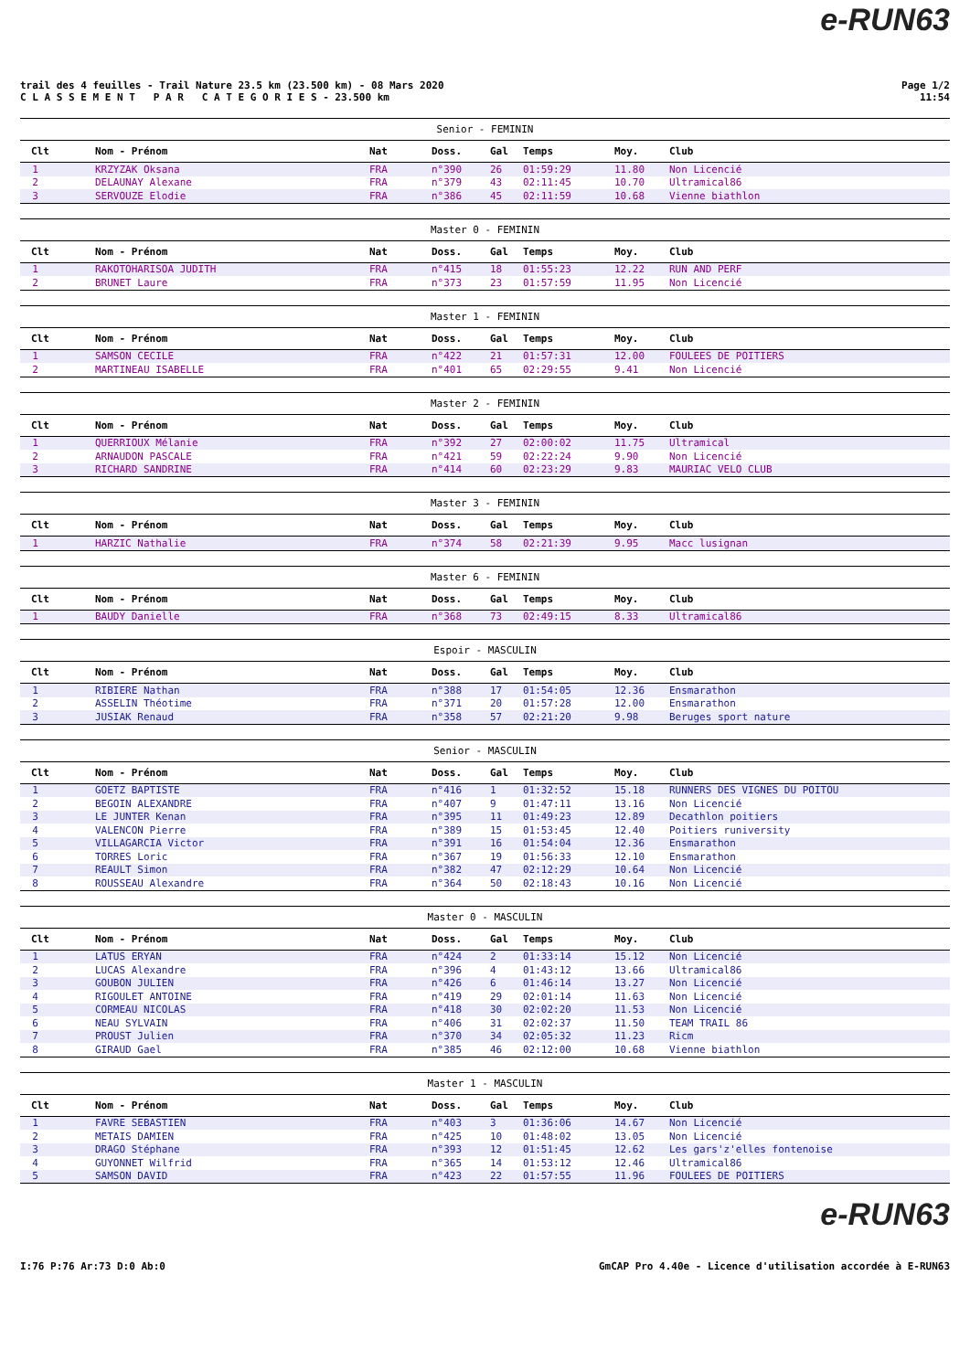e-RUN63
trail des 4 feuilles - Trail Nature 23.5 km (23.500 km) - 08 Mars 2020
C L A S S E M E N T P A R C A T E G O R I E S - 23.500 km
Page 1/2
11:54
| Senior - FEMININ | | | | | | | |
| --- | --- | --- | --- | --- | --- | --- | --- |
| Clt | Nom - Prénom | Nat | Doss. | Gal | Temps | Moy. | Club |
| 1 | KRZYZAK Oksana | FRA | n°390 | 26 | 01:59:29 | 11.80 | Non Licencié |
| 2 | DELAUNAY Alexane | FRA | n°379 | 43 | 02:11:45 | 10.70 | Ultramical86 |
| 3 | SERVOUZE Elodie | FRA | n°386 | 45 | 02:11:59 | 10.68 | Vienne biathlon |
| Master 0 - FEMININ | | | | | | | |
| --- | --- | --- | --- | --- | --- | --- | --- |
| Clt | Nom - Prénom | Nat | Doss. | Gal | Temps | Moy. | Club |
| 1 | RAKOTOHARISOA JUDITH | FRA | n°415 | 18 | 01:55:23 | 12.22 | RUN AND PERF |
| 2 | BRUNET Laure | FRA | n°373 | 23 | 01:57:59 | 11.95 | Non Licencié |
| Master 1 - FEMININ | | | | | | | |
| --- | --- | --- | --- | --- | --- | --- | --- |
| Clt | Nom - Prénom | Nat | Doss. | Gal | Temps | Moy. | Club |
| 1 | SAMSON CECILE | FRA | n°422 | 21 | 01:57:31 | 12.00 | FOULEES DE POITIERS |
| 2 | MARTINEAU ISABELLE | FRA | n°401 | 65 | 02:29:55 | 9.41 | Non Licencié |
| Master 2 - FEMININ | | | | | | | |
| --- | --- | --- | --- | --- | --- | --- | --- |
| Clt | Nom - Prénom | Nat | Doss. | Gal | Temps | Moy. | Club |
| 1 | QUERRIOUX Mélanie | FRA | n°392 | 27 | 02:00:02 | 11.75 | Ultramical |
| 2 | ARNAUDON PASCALE | FRA | n°421 | 59 | 02:22:24 | 9.90 | Non Licencié |
| 3 | RICHARD SANDRINE | FRA | n°414 | 60 | 02:23:29 | 9.83 | MAURIAC VELO CLUB |
| Master 3 - FEMININ | | | | | | | |
| --- | --- | --- | --- | --- | --- | --- | --- |
| Clt | Nom - Prénom | Nat | Doss. | Gal | Temps | Moy. | Club |
| 1 | HARZIC Nathalie | FRA | n°374 | 58 | 02:21:39 | 9.95 | Macc lusignan |
| Master 6 - FEMININ | | | | | | | |
| --- | --- | --- | --- | --- | --- | --- | --- |
| Clt | Nom - Prénom | Nat | Doss. | Gal | Temps | Moy. | Club |
| 1 | BAUDY Danielle | FRA | n°368 | 73 | 02:49:15 | 8.33 | Ultramical86 |
| Espoir - MASCULIN | | | | | | | |
| --- | --- | --- | --- | --- | --- | --- | --- |
| Clt | Nom - Prénom | Nat | Doss. | Gal | Temps | Moy. | Club |
| 1 | RIBIERE Nathan | FRA | n°388 | 17 | 01:54:05 | 12.36 | Ensmarathon |
| 2 | ASSELIN Théotime | FRA | n°371 | 20 | 01:57:28 | 12.00 | Ensmarathon |
| 3 | JUSIAK Renaud | FRA | n°358 | 57 | 02:21:20 | 9.98 | Beruges sport nature |
| Senior - MASCULIN | | | | | | | |
| --- | --- | --- | --- | --- | --- | --- | --- |
| Clt | Nom - Prénom | Nat | Doss. | Gal | Temps | Moy. | Club |
| 1 | GOETZ BAPTISTE | FRA | n°416 | 1 | 01:32:52 | 15.18 | RUNNERS DES VIGNES DU POITOU |
| 2 | BEGOIN ALEXANDRE | FRA | n°407 | 9 | 01:47:11 | 13.16 | Non Licencié |
| 3 | LE JUNTER Kenan | FRA | n°395 | 11 | 01:49:23 | 12.89 | Decathlon poitiers |
| 4 | VALENCON Pierre | FRA | n°389 | 15 | 01:53:45 | 12.40 | Poitiers runiversity |
| 5 | VILLAGARCIA Victor | FRA | n°391 | 16 | 01:54:04 | 12.36 | Ensmarathon |
| 6 | TORRES Loric | FRA | n°367 | 19 | 01:56:33 | 12.10 | Ensmarathon |
| 7 | REAULT Simon | FRA | n°382 | 47 | 02:12:29 | 10.64 | Non Licencié |
| 8 | ROUSSEAU Alexandre | FRA | n°364 | 50 | 02:18:43 | 10.16 | Non Licencié |
| Master 0 - MASCULIN | | | | | | | |
| --- | --- | --- | --- | --- | --- | --- | --- |
| Clt | Nom - Prénom | Nat | Doss. | Gal | Temps | Moy. | Club |
| 1 | LATUS ERYAN | FRA | n°424 | 2 | 01:33:14 | 15.12 | Non Licencié |
| 2 | LUCAS Alexandre | FRA | n°396 | 4 | 01:43:12 | 13.66 | Ultramical86 |
| 3 | GOUBON JULIEN | FRA | n°426 | 6 | 01:46:14 | 13.27 | Non Licencié |
| 4 | RIGOULET ANTOINE | FRA | n°419 | 29 | 02:01:14 | 11.63 | Non Licencié |
| 5 | CORMEAU NICOLAS | FRA | n°418 | 30 | 02:02:20 | 11.53 | Non Licencié |
| 6 | NEAU SYLVAIN | FRA | n°406 | 31 | 02:02:37 | 11.50 | TEAM TRAIL 86 |
| 7 | PROUST Julien | FRA | n°370 | 34 | 02:05:32 | 11.23 | Ricm |
| 8 | GIRAUD Gael | FRA | n°385 | 46 | 02:12:00 | 10.68 | Vienne biathlon |
| Master 1 - MASCULIN | | | | | | | |
| --- | --- | --- | --- | --- | --- | --- | --- |
| Clt | Nom - Prénom | Nat | Doss. | Gal | Temps | Moy. | Club |
| 1 | FAVRE SEBASTIEN | FRA | n°403 | 3 | 01:36:06 | 14.67 | Non Licencié |
| 2 | METAIS DAMIEN | FRA | n°425 | 10 | 01:48:02 | 13.05 | Non Licencié |
| 3 | DRAGO Stéphane | FRA | n°393 | 12 | 01:51:45 | 12.62 | Les gars'z'elles fontenoise |
| 4 | GUYONNET Wilfrid | FRA | n°365 | 14 | 01:53:12 | 12.46 | Ultramical86 |
| 5 | SAMSON DAVID | FRA | n°423 | 22 | 01:57:55 | 11.96 | FOULEES DE POITIERS |
e-RUN63
I:76 P:76 Ar:73 D:0 Ab:0 GmCAP Pro 4.40e - Licence d'utilisation accordée à E-RUN63